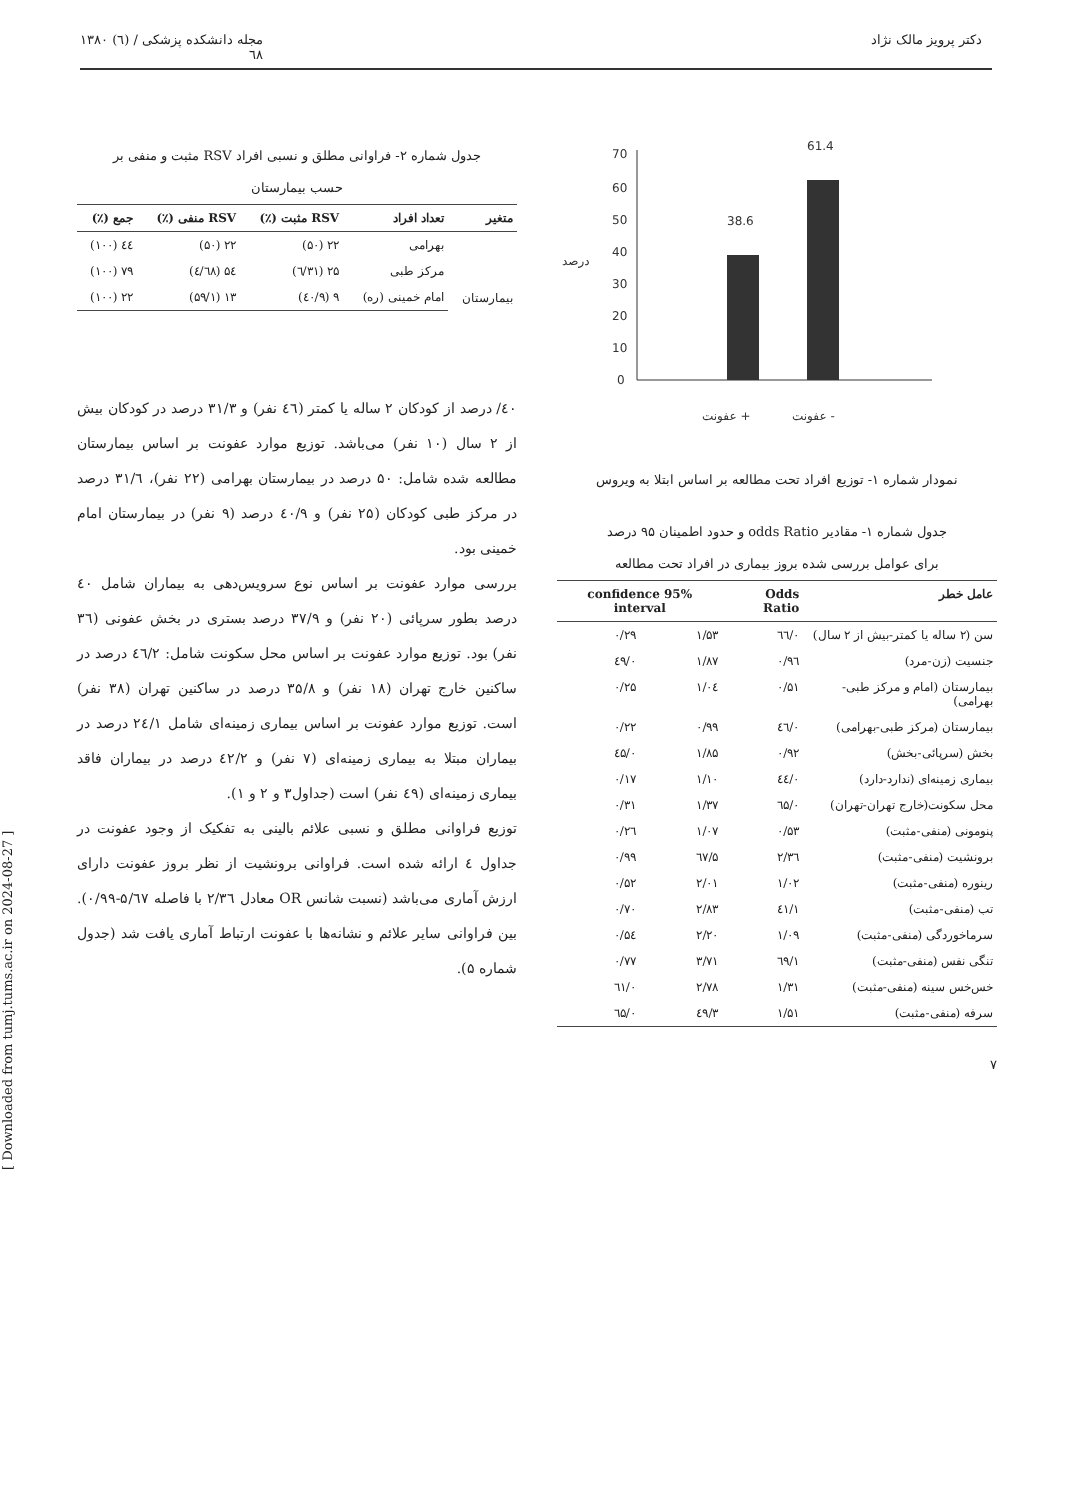دکتر پرویز مالک نژاد مجله دانشکده پزشکی / (٦) ۱۳۸۰
٦٨
70
60
50
40
30
20
10
0
درصد
38.6
61.4
عفونت +
عفونت -
نمودار شماره ۱- توزیع افراد تحت مطالعه بر اساس ابتلا به ویروس
جدول شماره ۱- مقادیر odds Ratio و حدود اطمینان ۹۵ درصد
برای عوامل بررسی شده بروز بیماری در افراد تحت مطالعه
| عامل خطر | Odds Ratio | 95% confidence interval | |
| --- | --- | --- | --- |
| سن (۲ ساله یا کمتر-بیش از ۲ سال) | ۰/٦٦ | ۱/۵۳ | ۰/۲۹ |
| جنسیت (زن-مرد) | ۰/۹٦ | ۱/۸۷ | ۰/٤۹ |
| بیمارستان (امام و مرکز طبی-بهرامی) | ۰/۵۱ | ۱/۰٤ | ۰/۲۵ |
| بیمارستان (مرکز طبی-بهرامی) | ۰/٤٦ | ۰/۹۹ | ۰/۲۲ |
| بخش (سرپائی-بخش) | ۰/۹۲ | ۱/۸۵ | ۰/٤۵ |
| بیماری زمینه‌ای (ندارد-دارد) | ۰/٤٤ | ۱/۱۰ | ۰/۱۷ |
| محل سکونت(خارج تهران-تهران) | ۰/٦۵ | ۱/۳۷ | ۰/۳۱ |
| پنومونی (منفی-مثبت) | ۰/۵۳ | ۱/۰۷ | ۰/۲٦ |
| برونشیت (منفی-مثبت) | ۲/۳٦ | ۵/٦۷ | ۰/۹۹ |
| رینوره (منفی-مثبت) | ۱/۰۲ | ۲/۰۱ | ۰/۵۲ |
| تب (منفی-مثبت) | ۱/٤۱ | ۲/۸۳ | ۰/۷۰ |
| سرماخوردگی (منفی-مثبت) | ۱/۰۹ | ۲/۲۰ | ۰/۵٤ |
| تنگی نفس (منفی-مثبت) | ۱/٦۹ | ۳/۷۱ | ۰/۷۷ |
| خس‌خس سینه (منفی-مثبت) | ۱/۳۱ | ۲/۷۸ | ۰/٦۱ |
| سرفه (منفی-مثبت) | ۱/۵۱ | ۳/٤۹ | ۰/٦۵ |
۷
جدول شماره ۲- فراوانی مطلق و نسبی افراد RSV مثبت و منفی بر
حسب بیمارستان
| متغیر | تعداد افراد | RSV مثبت (٪) | RSV منفی (٪) | جمع (٪) |
| --- | --- | --- | --- | --- |
| بیمارستان | بهرامی | ۲۲ (۵۰) | ۲۲ (۵۰) | ٤٤ (۱۰۰) |
| | مرکز طبی | ۲۵ (۳۱/٦) | ۵٤ (٦۸/٤) | ۷۹ (۱۰۰) |
| | امام خمینی (ره) | ۹ (٤۰/۹) | ۱۳ (۵۹/۱) | ۲۲ (۱۰۰) |
٤۰/ درصد از کودکان ۲ ساله یا کمتر (٤٦ نفر) و ۳۱/۳ درصد در کودکان بیش از ۲ سال (۱۰ نفر) می‌باشد. توزیع موارد عفونت بر اساس بیمارستان مطالعه شده شامل: ۵۰ درصد در بیمارستان بهرامی (۲۲ نفر)، ۳۱/٦ درصد در مرکز طبی کودکان (۲۵ نفر) و ٤۰/۹ درصد (۹ نفر) در بیمارستان امام خمینی بود.
بررسی موارد عفونت بر اساس نوع سرویس‌دهی به بیماران شامل ٤۰ درصد بطور سرپائی (۲۰ نفر) و ۳۷/۹ درصد بستری در بخش عفونی (۳٦ نفر) بود. توزیع موارد عفونت بر اساس محل سکونت شامل: ٤٦/۲ درصد در ساکنین خارج تهران (۱۸ نفر) و ۳۵/۸ درصد در ساکنین تهران (۳۸ نفر) است. توزیع موارد عفونت بر اساس بیماری زمینه‌ای شامل ۲٤/۱ درصد در بیماران مبتلا به بیماری زمینه‌ای (۷ نفر) و ٤۲/۲ درصد در بیماران فاقد بیماری زمینه‌ای (٤۹ نفر) است (جداول۳ و ۲ و ۱).
توزیع فراوانی مطلق و نسبی علائم بالینی به تفکیک از وجود عفونت در جداول ٤ ارائه شده است. فراوانی برونشیت از نظر بروز عفونت دارای ارزش آماری می‌باشد (نسبت شانس OR معادل ۲/۳٦ با فاصله ۵/٦۷-۰/۹۹). بین فراوانی سایر علائم و نشانه‌ها با عفونت ارتباط آماری یافت شد (جدول شماره ۵).
[ Downloaded from tumj.tums.ac.ir on 2024-08-27 ]